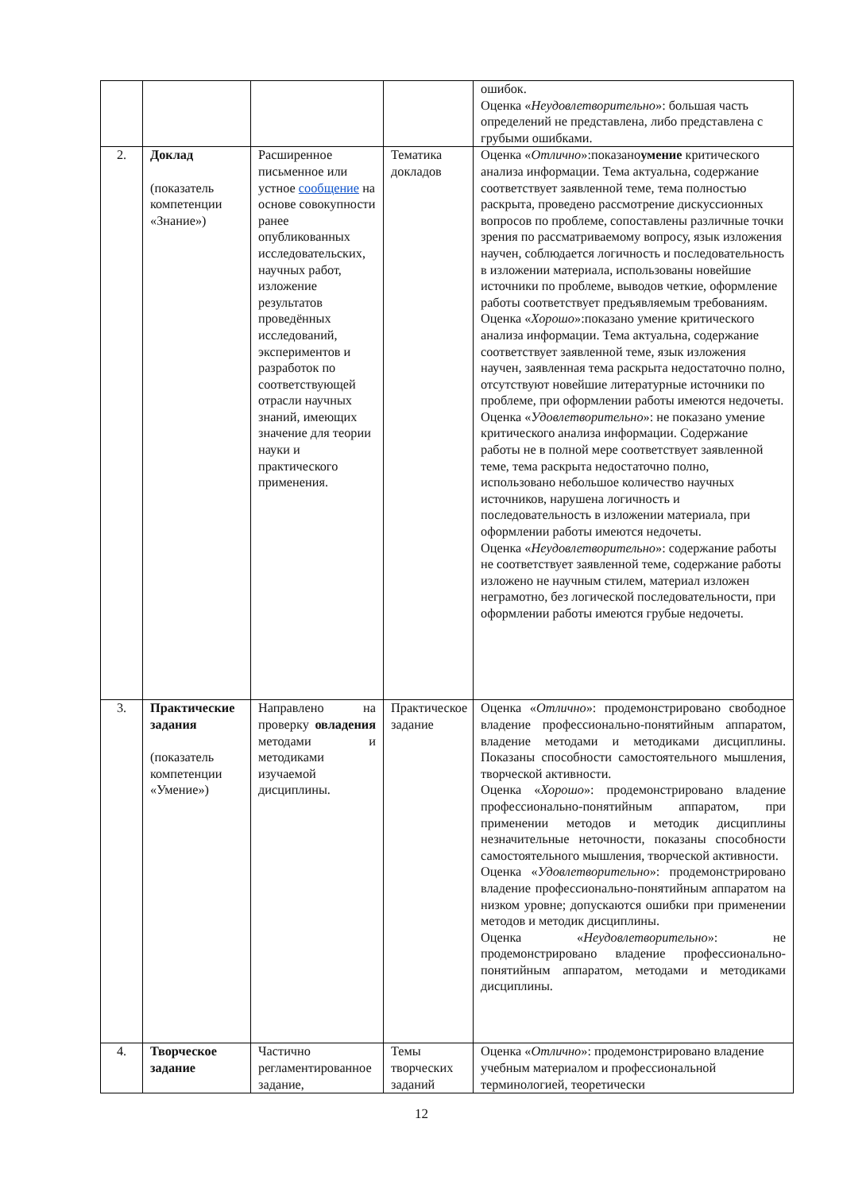| | | | | ошибок. Оценка « Неудовлетворительно »: большая часть определений не представлена, либо представлена с грубыми ошибками. |
| 2. | Доклад (показатель компетенции «Знание») | Расширенное письменное или устное сообщение на основе совокупности ранее опубликованных исследовательских, научных работ, изложение результатов проведённых исследований, экспериментов и разработок по соответствующей отрасли научных знаний, имеющих значение для теории науки и практического применения. | Тематика докладов | Оценка « Отлично »:показано умение критического анализа информации. Тема актуальна, содержание соответствует заявленной теме, тема полностью раскрыта, проведено рассмотрение дискуссионных вопросов по проблеме, сопоставлены различные точки зрения по рассматриваемому вопросу, язык изложения научен, соблюдается логичность и последовательность в изложении материала, использованы новейшие источники по проблеме, выводов четкие, оформление работы соответствует предъявляемым требованиям. Оценка « Хорошо »:показано умение критического анализа информации. Тема актуальна, содержание соответствует заявленной теме, язык изложения научен, заявленная тема раскрыта недостаточно полно, отсутствуют новейшие литературные источники по проблеме, при оформлении работы имеются недочеты. Оценка « Удовлетворительно »: не показано умение критического анализа информации. Содержание работы не в полной мере соответствует заявленной теме, тема раскрыта недостаточно полно, использовано небольшое количество научных источников, нарушена логичность и последовательность в изложении материала, при оформлении работы имеются недочеты. Оценка « Неудовлетворительно »: содержание работы не соответствует заявленной теме, содержание работы изложено не научным стилем, материал изложен неграмотно, без логической последовательности, при оформлении работы имеются грубые недочеты. |
| 3. | Практические задания (показатель компетенции «Умение») | Направлено на проверку овладения методами и методиками изучаемой дисциплины. | Практическое задание | Оценка « Отлично »: продемонстрировано свободное владение профессионально-понятийным аппаратом, владение методами и методиками дисциплины. Показаны способности самостоятельного мышления, творческой активности. Оценка « Хорошо »: продемонстрировано владение профессионально-понятийным аппаратом, при применении методов и методик дисциплины незначительные неточности, показаны способности самостоятельного мышления, творческой активности. Оценка « Удовлетворительно »: продемонстрировано владение профессионально-понятийным аппаратом на низком уровне; допускаются ошибки при применении методов и методик дисциплины. Оценка « Неудовлетворительно »: не продемонстрировано владение профессионально-понятийным аппаратом, методами и методиками дисциплины. |
| 4. | Творческое задание | Частично регламентированное задание, | Темы творческих заданий | Оценка « Отлично »: продемонстрировано владение учебным материалом и профессиональной терминологией, теоретически |
12